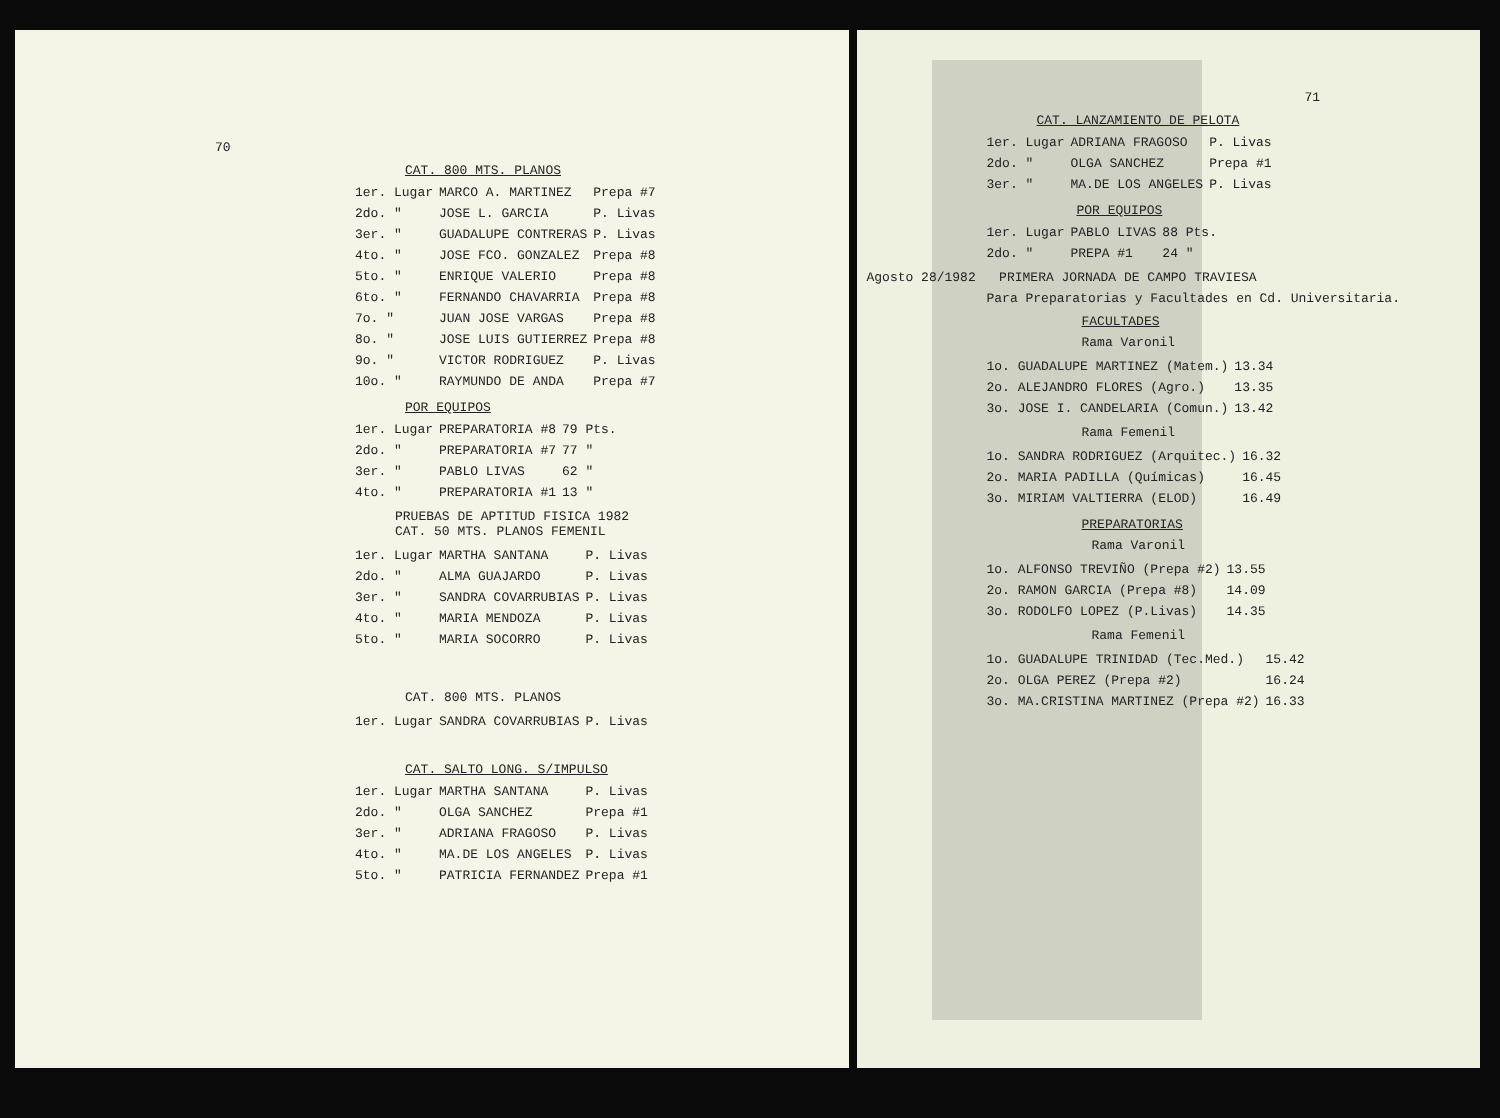70
CAT. 800 MTS. PLANOS
| 1er. Lugar | MARCO A. MARTINEZ | Prepa #7 |
| 2do. " | JOSE L. GARCIA | P. Livas |
| 3er. " | GUADALUPE CONTRERAS | P. Livas |
| 4to. " | JOSE FCO. GONZALEZ | Prepa #8 |
| 5to. " | ENRIQUE VALERIO | Prepa #8 |
| 6to. " | FERNANDO CHAVARRIA | Prepa #8 |
| 7o. " | JUAN JOSE VARGAS | Prepa #8 |
| 8o. " | JOSE LUIS GUTIERREZ | Prepa #8 |
| 9o. " | VICTOR RODRIGUEZ | P. Livas |
| 10o. " | RAYMUNDO DE ANDA | Prepa #7 |
POR EQUIPOS
| 1er. Lugar | PREPARATORIA #8 | 79 Pts. |
| 2do. " | PREPARATORIA #7 | 77 " |
| 3er. " | PABLO LIVAS | 62 " |
| 4to. " | PREPARATORIA #1 | 13 " |
PRUEBAS DE APTITUD FISICA 1982
CAT. 50 MTS. PLANOS FEMENIL
| 1er. Lugar | MARTHA SANTANA | P. Livas |
| 2do. " | ALMA GUAJARDO | P. Livas |
| 3er. " | SANDRA COVARRUBIAS | P. Livas |
| 4to. " | MARIA MENDOZA | P. Livas |
| 5to. " | MARIA SOCORRO | P. Livas |
CAT. 800 MTS. PLANOS
| 1er. Lugar | SANDRA COVARRUBIAS | P. Livas |
CAT. SALTO LONG. S/IMPULSO
| 1er. Lugar | MARTHA SANTANA | P. Livas |
| 2do. " | OLGA SANCHEZ | Prepa #1 |
| 3er. " | ADRIANA FRAGOSO | P. Livas |
| 4to. " | MA.DE LOS ANGELES | P. Livas |
| 5to. " | PATRICIA FERNANDEZ | Prepa #1 |
71
CAT. LANZAMIENTO DE PELOTA
| 1er. Lugar | ADRIANA FRAGOSO | P. Livas |
| 2do. " | OLGA SANCHEZ | Prepa #1 |
| 3er. " | MA.DE LOS ANGELES | P. Livas |
POR EQUIPOS
| 1er. Lugar | PABLO LIVAS | 88 Pts. |
| 2do. " | PREPA #1 | 24 " |
Agosto 28/1982 PRIMERA JORNADA DE CAMPO TRAVIESA
Para Preparatorias y Facultades en Cd. Universitaria.
FACULTADES
Rama Varonil
| 1o. GUADALUPE MARTINEZ (Matem.) | 13.34 |
| 2o. ALEJANDRO FLORES (Agro.) | 13.35 |
| 3o. JOSE I. CANDELARIA (Comun.) | 13.42 |
Rama Femenil
| 1o. SANDRA RODRIGUEZ (Arquitec.) | 16.32 |
| 2o. MARIA PADILLA (Químicas) | 16.45 |
| 3o. MIRIAM VALTIERRA (ELOD) | 16.49 |
PREPARATORIAS
Rama Varonil
| 1o. ALFONSO TREVIÑO (Prepa #2) | 13.55 |
| 2o. RAMON GARCIA (Prepa #8) | 14.09 |
| 3o. RODOLFO LOPEZ (P.Livas) | 14.35 |
Rama Femenil
| 1o. GUADALUPE TRINIDAD (Tec.Med.) | 15.42 |
| 2o. OLGA PEREZ (Prepa #2) | 16.24 |
| 3o. MA.CRISTINA MARTINEZ (Prepa #2) | 16.33 |